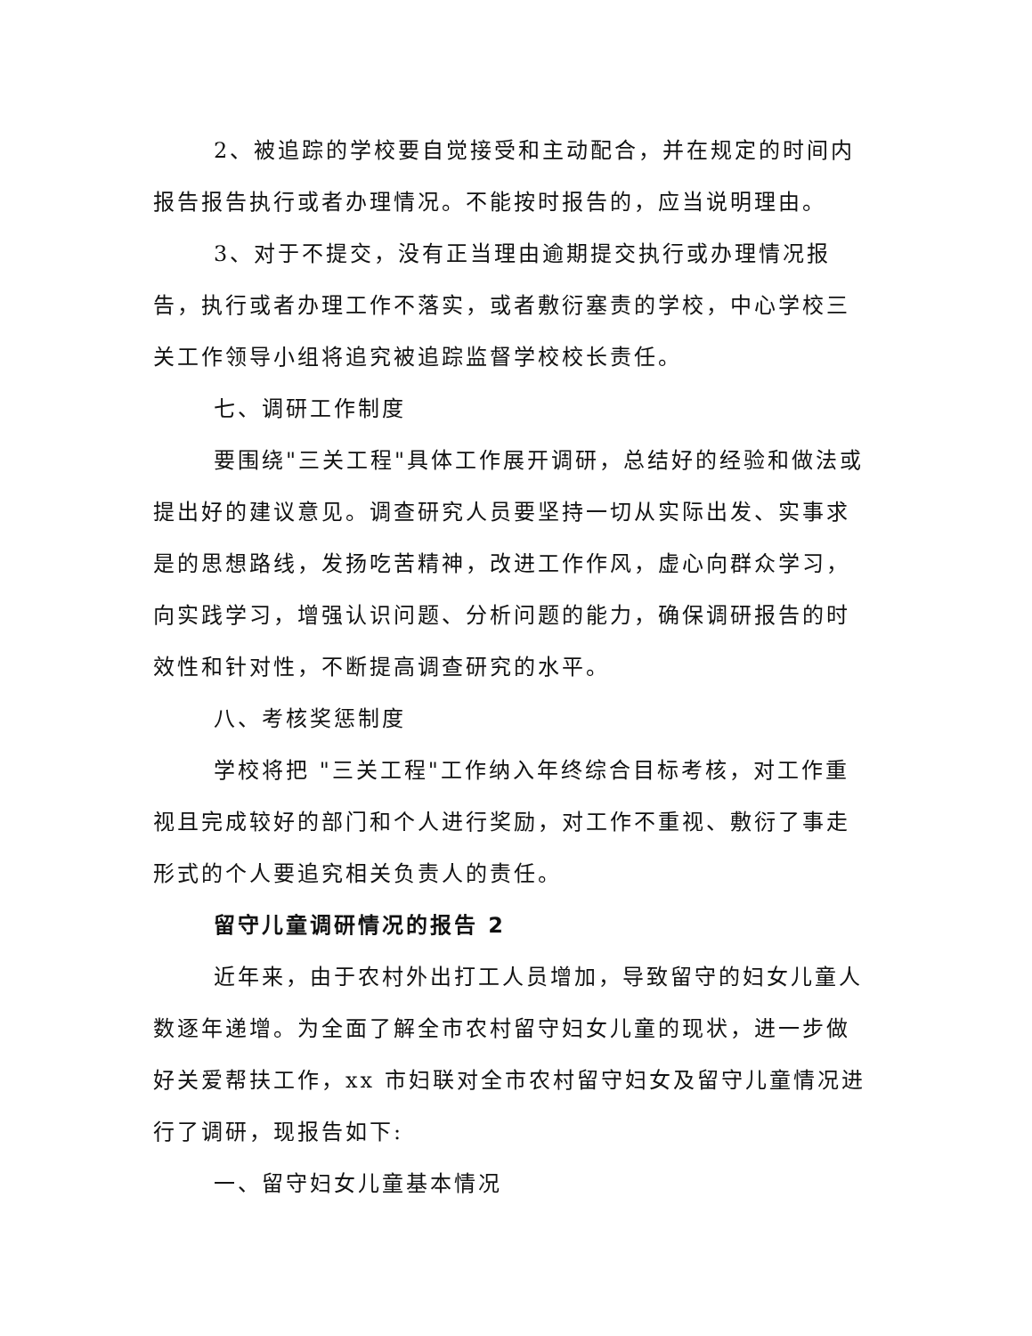2、被追踪的学校要自觉接受和主动配合，并在规定的时间内报告报告执行或者办理情况。不能按时报告的，应当说明理由。
3、对于不提交，没有正当理由逾期提交执行或办理情况报告，执行或者办理工作不落实，或者敷衍塞责的学校，中心学校三关工作领导小组将追究被追踪监督学校校长责任。
七、调研工作制度
要围绕"三关工程"具体工作展开调研，总结好的经验和做法或提出好的建议意见。调查研究人员要坚持一切从实际出发、实事求是的思想路线，发扬吃苦精神，改进工作作风，虚心向群众学习，向实践学习，增强认识问题、分析问题的能力，确保调研报告的时效性和针对性，不断提高调查研究的水平。
八、考核奖惩制度
学校将把 "三关工程"工作纳入年终综合目标考核，对工作重视且完成较好的部门和个人进行奖励，对工作不重视、敷衍了事走形式的个人要追究相关负责人的责任。
留守儿童调研情况的报告 2
近年来，由于农村外出打工人员增加，导致留守的妇女儿童人数逐年递增。为全面了解全市农村留守妇女儿童的现状，进一步做好关爱帮扶工作，xx 市妇联对全市农村留守妇女及留守儿童情况进行了调研，现报告如下:
一、留守妇女儿童基本情况